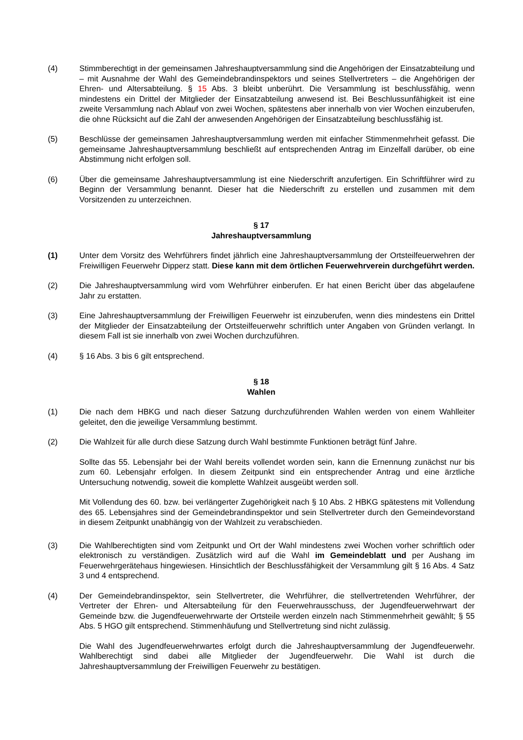(4) Stimmberechtigt in der gemeinsamen Jahreshauptversammlung sind die Angehörigen der Einsatzabteilung und – mit Ausnahme der Wahl des Gemeindebrandinspektors und seines Stellvertreters – die Angehörigen der Ehren- und Altersabteilung. § 15 Abs. 3 bleibt unberührt. Die Versammlung ist beschlussfähig, wenn mindestens ein Drittel der Mitglieder der Einsatzabteilung anwesend ist. Bei Beschlussunfähigkeit ist eine zweite Versammlung nach Ablauf von zwei Wochen, spätestens aber innerhalb von vier Wochen einzuberufen, die ohne Rücksicht auf die Zahl der anwesenden Angehörigen der Einsatzabteilung beschlussfähig ist.
(5) Beschlüsse der gemeinsamen Jahreshauptversammlung werden mit einfacher Stimmenmehrheit gefasst. Die gemeinsame Jahreshauptversammlung beschließt auf entsprechenden Antrag im Einzelfall darüber, ob eine Abstimmung nicht erfolgen soll.
(6) Über die gemeinsame Jahreshauptversammlung ist eine Niederschrift anzufertigen. Ein Schriftführer wird zu Beginn der Versammlung benannt. Dieser hat die Niederschrift zu erstellen und zusammen mit dem Vorsitzenden zu unterzeichnen.
§ 17
Jahreshauptversammlung
(1) Unter dem Vorsitz des Wehrführers findet jährlich eine Jahreshauptversammlung der Ortsteilfeuerwehren der Freiwilligen Feuerwehr Dipperz statt. Diese kann mit dem örtlichen Feuerwehrverein durchgeführt werden.
(2) Die Jahreshauptversammlung wird vom Wehrführer einberufen. Er hat einen Bericht über das abgelaufene Jahr zu erstatten.
(3) Eine Jahreshauptversammlung der Freiwilligen Feuerwehr ist einzuberufen, wenn dies mindestens ein Drittel der Mitglieder der Einsatzabteilung der Ortsteilfeuerwehr schriftlich unter Angaben von Gründen verlangt. In diesem Fall ist sie innerhalb von zwei Wochen durchzuführen.
(4) § 16 Abs. 3 bis 6 gilt entsprechend.
§ 18
Wahlen
(1) Die nach dem HBKG und nach dieser Satzung durchzuführenden Wahlen werden von einem Wahlleiter geleitet, den die jeweilige Versammlung bestimmt.
(2) Die Wahlzeit für alle durch diese Satzung durch Wahl bestimmte Funktionen beträgt fünf Jahre.
Sollte das 55. Lebensjahr bei der Wahl bereits vollendet worden sein, kann die Ernennung zunächst nur bis zum 60. Lebensjahr erfolgen. In diesem Zeitpunkt sind ein entsprechender Antrag und eine ärztliche Untersuchung notwendig, soweit die komplette Wahlzeit ausgeübt werden soll.
Mit Vollendung des 60. bzw. bei verlängerter Zugehörigkeit nach § 10 Abs. 2 HBKG spätestens mit Vollendung des 65. Lebensjahres sind der Gemeindebrandinspektor und sein Stellvertreter durch den Gemeindevorstand in diesem Zeitpunkt unabhängig von der Wahlzeit zu verabschieden.
(3) Die Wahlberechtigten sind vom Zeitpunkt und Ort der Wahl mindestens zwei Wochen vorher schriftlich oder elektronisch zu verständigen. Zusätzlich wird auf die Wahl im Gemeindeblatt und per Aushang im Feuerwehrgerätehaus hingewiesen. Hinsichtlich der Beschlussfähigkeit der Versammlung gilt § 16 Abs. 4 Satz 3 und 4 entsprechend.
(4) Der Gemeindebrandinspektor, sein Stellvertreter, die Wehrführer, die stellvertretenden Wehrführer, der Vertreter der Ehren- und Altersabteilung für den Feuerwehrausschuss, der Jugendfeuerwehrwart der Gemeinde bzw. die Jugendfeuerwehrwarte der Ortsteile werden einzeln nach Stimmenmehrheit gewählt; § 55 Abs. 5 HGO gilt entsprechend. Stimmenhäufung und Stellvertretung sind nicht zulässig.
Die Wahl des Jugendfeuerwehrwartes erfolgt durch die Jahreshauptversammlung der Jugendfeuerwehr. Wahlberechtigt sind dabei alle Mitglieder der Jugendfeuerwehr. Die Wahl ist durch die Jahreshauptversammlung der Freiwilligen Feuerwehr zu bestätigen.